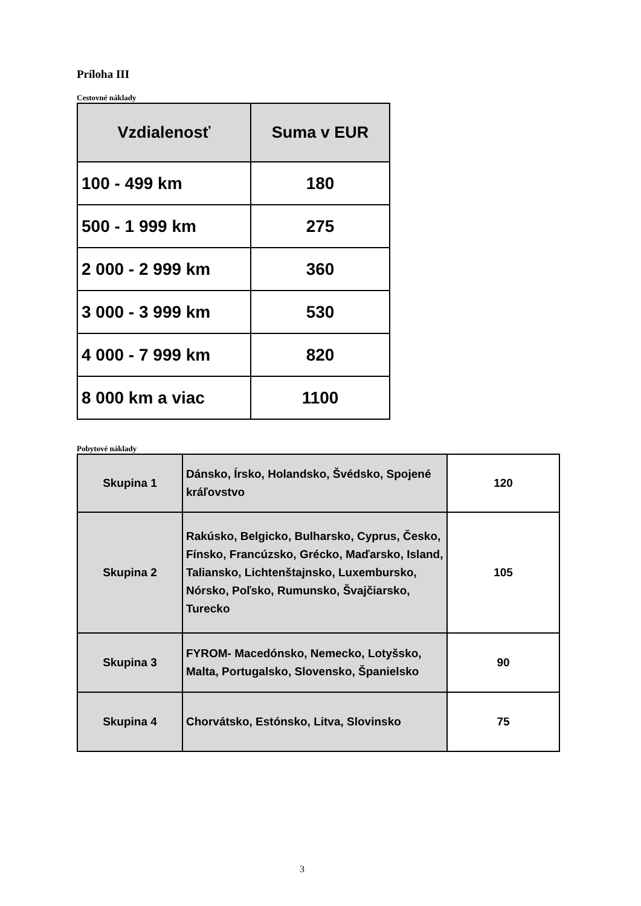Príloha III
Cestovné náklady
| Vzdialenosť | Suma v EUR |
| --- | --- |
| 100 - 499 km | 180 |
| 500 - 1 999 km | 275 |
| 2 000 - 2 999 km | 360 |
| 3 000 - 3 999 km | 530 |
| 4 000 - 7 999 km | 820 |
| 8 000 km a viac | 1100 |
Pobytové náklady
| Skupina 1 | Dánsko, Írsko, Holandsko, Švédsko, Spojené kráľovstvo | 120 |
| Skupina 2 | Rakúsko, Belgicko, Bulharsko, Cyprus, Česko, Fínsko, Francúzsko, Grécko, Maďarsko, Island, Taliansko, Lichtenštajnsko, Luxembursko, Nórsko, Poľsko, Rumunsko, Švajčiarsko, Turecko | 105 |
| Skupina 3 | FYROM- Macedónsko, Nemecko, Lotyšsko, Malta, Portugalsko, Slovensko, Španielsko | 90 |
| Skupina 4 | Chorvátsko, Estónsko, Litva, Slovinsko | 75 |
3